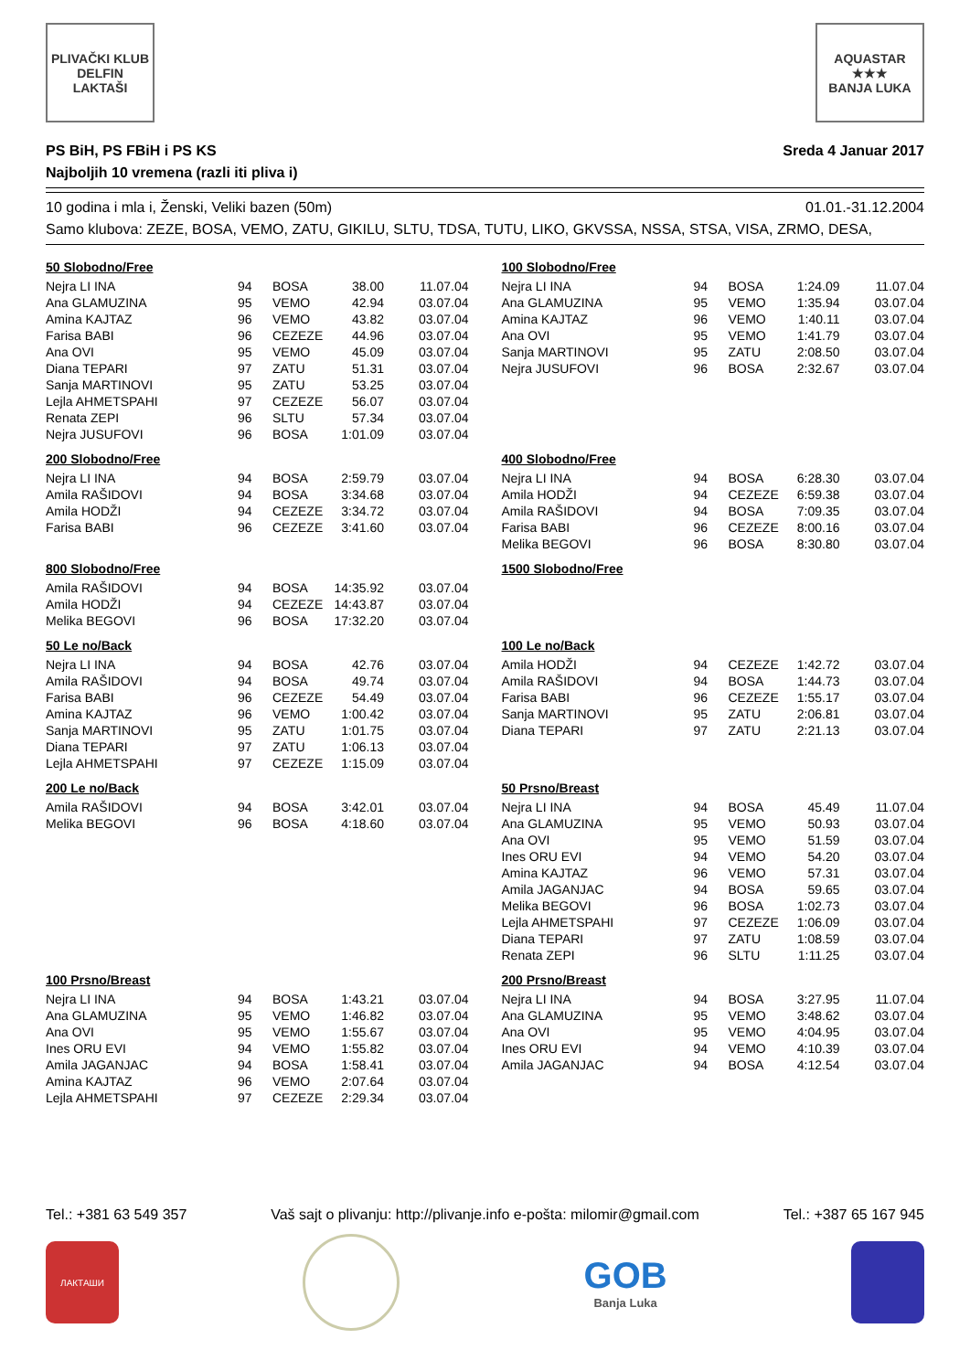PLIVAČKI KLUB
DELFIN
LAKTAŠI
AQUASTAR
★★★
BANJA LUKA
PS BiH, PS FBiH i PS KS
Najboljih 10 vremena (razli iti pliva i)
Sreda 4 Januar 2017
10 godina i mla i, Ženski, Veliki bazen (50m) 01.01.-31.12.2004
Samo klubova: ZEZE, BOSA, VEMO, ZATU, GIKILU, SLTU, TDSA, TUTU, LIKO, GKVSSA, NSSA, STSA, VISA, ZRMO, DESA,
50 Slobodno/Free
| Nejra LI INA | 94 | BOSA | 38.00 | 11.07.04 |
| Ana GLAMUZINA | 95 | VEMO | 42.94 | 03.07.04 |
| Amina KAJTAZ | 96 | VEMO | 43.82 | 03.07.04 |
| Farisa BABI | 96 | CEZEZE | 44.96 | 03.07.04 |
| Ana OVI | 95 | VEMO | 45.09 | 03.07.04 |
| Diana TEPARI | 97 | ZATU | 51.31 | 03.07.04 |
| Sanja MARTINOVI | 95 | ZATU | 53.25 | 03.07.04 |
| Lejla AHMETSPAHI | 97 | CEZEZE | 56.07 | 03.07.04 |
| Renata ZEPI | 96 | SLTU | 57.34 | 03.07.04 |
| Nejra JUSUFOVI | 96 | BOSA | 1:01.09 | 03.07.04 |
100 Slobodno/Free
| Nejra LI INA | 94 | BOSA | 1:24.09 | 11.07.04 |
| Ana GLAMUZINA | 95 | VEMO | 1:35.94 | 03.07.04 |
| Amina KAJTAZ | 96 | VEMO | 1:40.11 | 03.07.04 |
| Ana OVI | 95 | VEMO | 1:41.79 | 03.07.04 |
| Sanja MARTINOVI | 95 | ZATU | 2:08.50 | 03.07.04 |
| Nejra JUSUFOVI | 96 | BOSA | 2:32.67 | 03.07.04 |
200 Slobodno/Free
| Nejra LI INA | 94 | BOSA | 2:59.79 | 03.07.04 |
| Amila RAŠIDOVI | 94 | BOSA | 3:34.68 | 03.07.04 |
| Amila HODŽI | 94 | CEZEZE | 3:34.72 | 03.07.04 |
| Farisa BABI | 96 | CEZEZE | 3:41.60 | 03.07.04 |
400 Slobodno/Free
| Nejra LI INA | 94 | BOSA | 6:28.30 | 03.07.04 |
| Amila HODŽI | 94 | CEZEZE | 6:59.38 | 03.07.04 |
| Amila RAŠIDOVI | 94 | BOSA | 7:09.35 | 03.07.04 |
| Farisa BABI | 96 | CEZEZE | 8:00.16 | 03.07.04 |
| Melika BEGOVI | 96 | BOSA | 8:30.80 | 03.07.04 |
800 Slobodno/Free
| Amila RAŠIDOVI | 94 | BOSA | 14:35.92 | 03.07.04 |
| Amila HODŽI | 94 | CEZEZE | 14:43.87 | 03.07.04 |
| Melika BEGOVI | 96 | BOSA | 17:32.20 | 03.07.04 |
1500 Slobodno/Free
50 Le no/Back
| Nejra LI INA | 94 | BOSA | 42.76 | 03.07.04 |
| Amila RAŠIDOVI | 94 | BOSA | 49.74 | 03.07.04 |
| Farisa BABI | 96 | CEZEZE | 54.49 | 03.07.04 |
| Amina KAJTAZ | 96 | VEMO | 1:00.42 | 03.07.04 |
| Sanja MARTINOVI | 95 | ZATU | 1:01.75 | 03.07.04 |
| Diana TEPARI | 97 | ZATU | 1:06.13 | 03.07.04 |
| Lejla AHMETSPAHI | 97 | CEZEZE | 1:15.09 | 03.07.04 |
100 Le no/Back
| Amila HODŽI | 94 | CEZEZE | 1:42.72 | 03.07.04 |
| Amila RAŠIDOVI | 94 | BOSA | 1:44.73 | 03.07.04 |
| Farisa BABI | 96 | CEZEZE | 1:55.17 | 03.07.04 |
| Sanja MARTINOVI | 95 | ZATU | 2:06.81 | 03.07.04 |
| Diana TEPARI | 97 | ZATU | 2:21.13 | 03.07.04 |
200 Le no/Back
| Amila RAŠIDOVI | 94 | BOSA | 3:42.01 | 03.07.04 |
| Melika BEGOVI | 96 | BOSA | 4:18.60 | 03.07.04 |
50 Prsno/Breast
| Nejra LI INA | 94 | BOSA | 45.49 | 11.07.04 |
| Ana GLAMUZINA | 95 | VEMO | 50.93 | 03.07.04 |
| Ana OVI | 95 | VEMO | 51.59 | 03.07.04 |
| Ines ORU EVI | 94 | VEMO | 54.20 | 03.07.04 |
| Amina KAJTAZ | 96 | VEMO | 57.31 | 03.07.04 |
| Amila JAGANJAC | 94 | BOSA | 59.65 | 03.07.04 |
| Melika BEGOVI | 96 | BOSA | 1:02.73 | 03.07.04 |
| Lejla AHMETSPAHI | 97 | CEZEZE | 1:06.09 | 03.07.04 |
| Diana TEPARI | 97 | ZATU | 1:08.59 | 03.07.04 |
| Renata ZEPI | 96 | SLTU | 1:11.25 | 03.07.04 |
100 Prsno/Breast
| Nejra LI INA | 94 | BOSA | 1:43.21 | 03.07.04 |
| Ana GLAMUZINA | 95 | VEMO | 1:46.82 | 03.07.04 |
| Ana OVI | 95 | VEMO | 1:55.67 | 03.07.04 |
| Ines ORU EVI | 94 | VEMO | 1:55.82 | 03.07.04 |
| Amila JAGANJAC | 94 | BOSA | 1:58.41 | 03.07.04 |
| Amina KAJTAZ | 96 | VEMO | 2:07.64 | 03.07.04 |
| Lejla AHMETSPAHI | 97 | CEZEZE | 2:29.34 | 03.07.04 |
200 Prsno/Breast
| Nejra LI INA | 94 | BOSA | 3:27.95 | 11.07.04 |
| Ana GLAMUZINA | 95 | VEMO | 3:48.62 | 03.07.04 |
| Ana OVI | 95 | VEMO | 4:04.95 | 03.07.04 |
| Ines ORU EVI | 94 | VEMO | 4:10.39 | 03.07.04 |
| Amila JAGANJAC | 94 | BOSA | 4:12.54 | 03.07.04 |
Tel.: +381 63 549 357 Vaš sajt o plivanju: http://plivanje.info e-pošta: milomir@gmail.com Tel.: +387 65 167 945
ЛАКТАШИ
GOB
Banja Luka